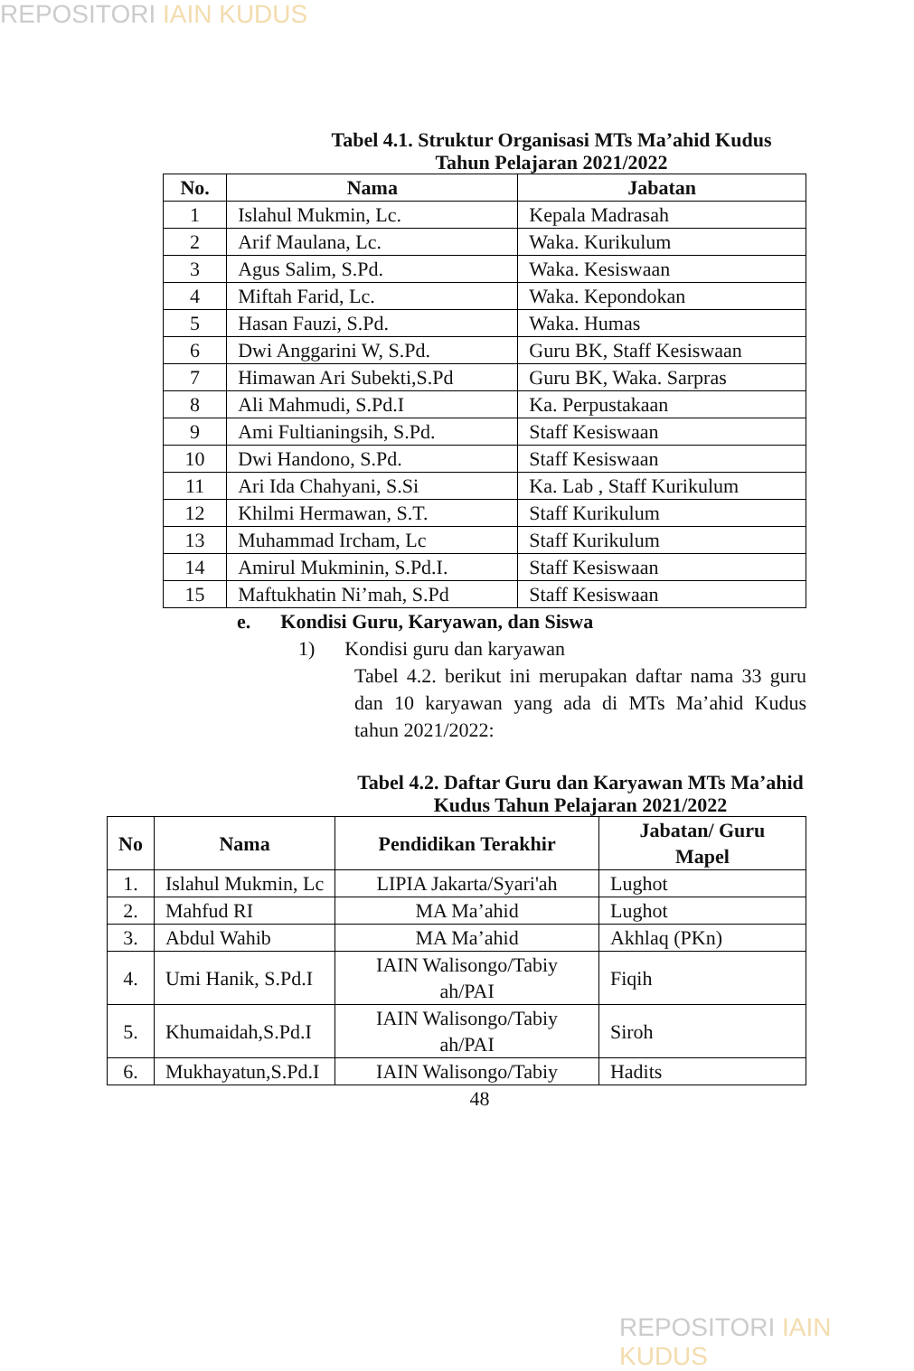REPOSITORI IAIN KUDUS
Tabel 4.1. Struktur Organisasi MTs Ma’ahid Kudus
Tahun Pelajaran 2021/2022
| No. | Nama | Jabatan |
| --- | --- | --- |
| 1 | Islahul Mukmin, Lc. | Kepala Madrasah |
| 2 | Arif Maulana, Lc. | Waka. Kurikulum |
| 3 | Agus Salim, S.Pd. | Waka. Kesiswaan |
| 4 | Miftah Farid, Lc. | Waka. Kepondokan |
| 5 | Hasan Fauzi, S.Pd. | Waka. Humas |
| 6 | Dwi Anggarini W, S.Pd. | Guru BK, Staff Kesiswaan |
| 7 | Himawan Ari Subekti,S.Pd | Guru BK, Waka. Sarpras |
| 8 | Ali Mahmudi, S.Pd.I | Ka. Perpustakaan |
| 9 | Ami Fultianingsih, S.Pd. | Staff Kesiswaan |
| 10 | Dwi Handono, S.Pd. | Staff Kesiswaan |
| 11 | Ari Ida Chahyani, S.Si | Ka. Lab , Staff Kurikulum |
| 12 | Khilmi Hermawan, S.T. | Staff Kurikulum |
| 13 | Muhammad Ircham, Lc | Staff Kurikulum |
| 14 | Amirul Mukminin, S.Pd.I. | Staff Kesiswaan |
| 15 | Maftukhatin Ni’mah, S.Pd | Staff Kesiswaan |
e. Kondisi Guru, Karyawan, dan Siswa
1) Kondisi guru dan karyawan
Tabel 4.2. berikut ini merupakan daftar nama 33 guru dan 10 karyawan yang ada di MTs Ma’ahid Kudus tahun 2021/2022:
Tabel 4.2. Daftar Guru dan Karyawan MTs Ma’ahid Kudus Tahun Pelajaran 2021/2022
| No | Nama | Pendidikan Terakhir | Jabatan/ Guru Mapel |
| --- | --- | --- | --- |
| 1. | Islahul Mukmin, Lc | LIPIA Jakarta/Syari'ah | Lughot |
| 2. | Mahfud RI | MA Ma’ahid | Lughot |
| 3. | Abdul Wahib | MA Ma’ahid | Akhlaq (PKn) |
| 4. | Umi Hanik, S.Pd.I | IAIN Walisongo/Tabiy ah/PAI | Fiqih |
| 5. | Khumaidah,S.Pd.I | IAIN Walisongo/Tabiy ah/PAI | Siroh |
| 6. | Mukhayatun,S.Pd.I | IAIN Walisongo/Tabiy | Hadits |
48
REPOSITORI IAIN KUDUS